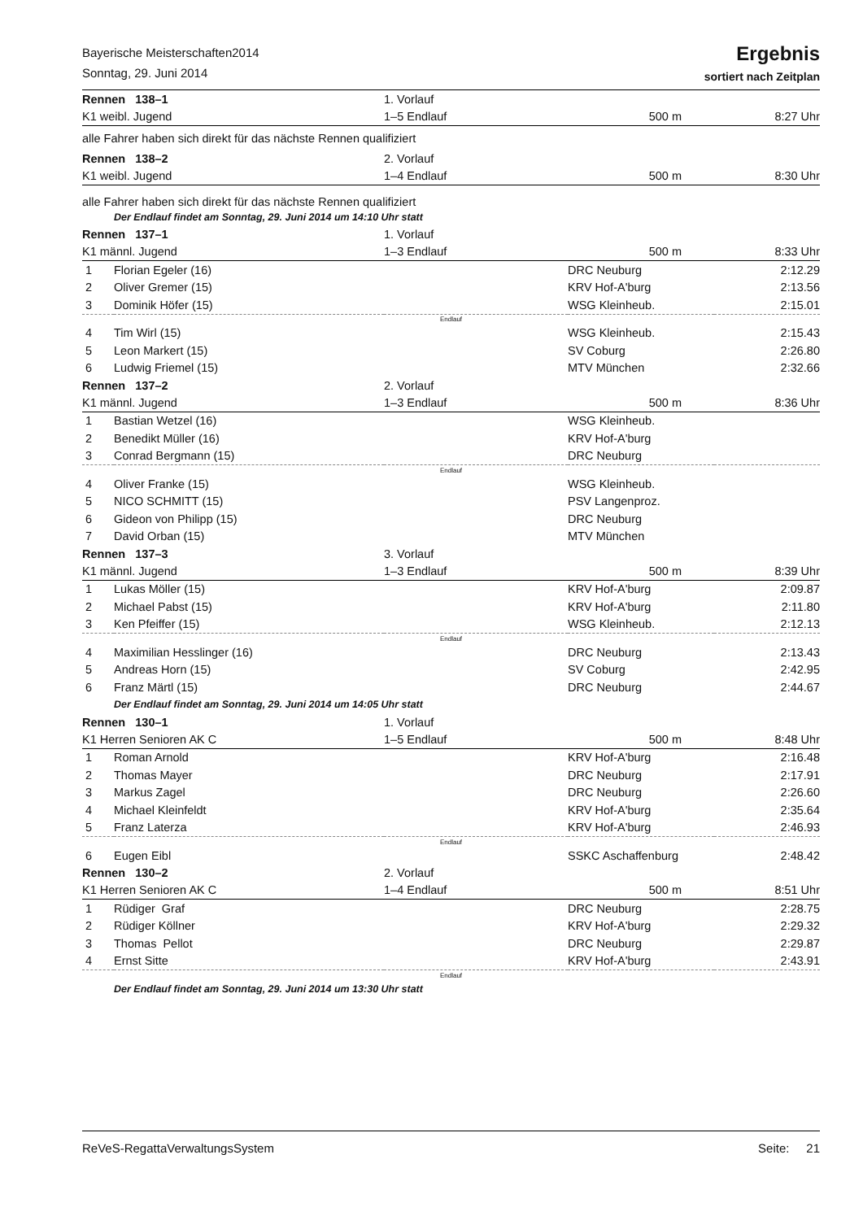Bayerische Meisterschaften2014
Sonntag, 29. Juni 2014
Ergebnis
sortiert nach Zeitplan
| Rennen 138–1 | | 1. Vorlauf | | |
| K1 weibl. Jugend | | 1–5 Endlauf | 500 m | 8:27 Uhr |
| alle Fahrer haben sich direkt für das nächste Rennen qualifiziert | | | | |
| Rennen 138–2 | | 2. Vorlauf | | |
| K1 weibl. Jugend | | 1–4 Endlauf | 500 m | 8:30 Uhr |
| alle Fahrer haben sich direkt für das nächste Rennen qualifiziert | | | | |
| Der Endlauf findet am Sonntag, 29. Juni 2014 um 14:10 Uhr statt | | | | |
| Rennen 137–1 | | 1. Vorlauf | | |
| K1 männl. Jugend | | 1–3 Endlauf | 500 m | 8:33 Uhr |
| 1 | Florian Egeler (16) | | DRC Neuburg | 2:12.29 |
| 2 | Oliver Gremer (15) | | KRV Hof-A'burg | 2:13.56 |
| 3 | Dominik Höfer (15) | | WSG Kleinheub. | 2:15.01 |
| Endlauf | | | | |
| 4 | Tim Wirl (15) | | WSG Kleinheub. | 2:15.43 |
| 5 | Leon Markert (15) | | SV Coburg | 2:26.80 |
| 6 | Ludwig Friemel (15) | | MTV München | 2:32.66 |
| Rennen 137–2 | | 2. Vorlauf | | |
| K1 männl. Jugend | | 1–3 Endlauf | 500 m | 8:36 Uhr |
| 1 | Bastian Wetzel (16) | | WSG Kleinheub. | |
| 2 | Benedikt Müller (16) | | KRV Hof-A'burg | |
| 3 | Conrad Bergmann (15) | | DRC Neuburg | |
| Endlauf | | | | |
| 4 | Oliver Franke (15) | | WSG Kleinheub. | |
| 5 | NICO SCHMITT (15) | | PSV Langenproz. | |
| 6 | Gideon von Philipp (15) | | DRC Neuburg | |
| 7 | David Orban (15) | | MTV München | |
| Rennen 137–3 | | 3. Vorlauf | | |
| K1 männl. Jugend | | 1–3 Endlauf | 500 m | 8:39 Uhr |
| 1 | Lukas Möller (15) | | KRV Hof-A'burg | 2:09.87 |
| 2 | Michael Pabst (15) | | KRV Hof-A'burg | 2:11.80 |
| 3 | Ken Pfeiffer (15) | | WSG Kleinheub. | 2:12.13 |
| Endlauf | | | | |
| 4 | Maximilian Hesslinger (16) | | DRC Neuburg | 2:13.43 |
| 5 | Andreas Horn (15) | | SV Coburg | 2:42.95 |
| 6 | Franz Märtl (15) | | DRC Neuburg | 2:44.67 |
| Der Endlauf findet am Sonntag, 29. Juni 2014 um 14:05 Uhr statt | | | | |
| Rennen 130–1 | | 1. Vorlauf | | |
| K1 Herren Senioren AK C | | 1–5 Endlauf | 500 m | 8:48 Uhr |
| 1 | Roman Arnold | | KRV Hof-A'burg | 2:16.48 |
| 2 | Thomas Mayer | | DRC Neuburg | 2:17.91 |
| 3 | Markus Zagel | | DRC Neuburg | 2:26.60 |
| 4 | Michael Kleinfeldt | | KRV Hof-A'burg | 2:35.64 |
| 5 | Franz Laterza | | KRV Hof-A'burg | 2:46.93 |
| Endlauf | | | | |
| 6 | Eugen Eibl | | SSKC Aschaffenburg | 2:48.42 |
| Rennen 130–2 | | 2. Vorlauf | | |
| K1 Herren Senioren AK C | | 1–4 Endlauf | 500 m | 8:51 Uhr |
| 1 | Rüdiger Graf | | DRC Neuburg | 2:28.75 |
| 2 | Rüdiger Köllner | | KRV Hof-A'burg | 2:29.32 |
| 3 | Thomas Pellot | | DRC Neuburg | 2:29.87 |
| 4 | Ernst Sitte | | KRV Hof-A'burg | 2:43.91 |
| Endlauf | | | | |
| Der Endlauf findet am Sonntag, 29. Juni 2014 um 13:30 Uhr statt | | | | |
ReVeS-RegattaVerwaltungsSystem Seite: 21